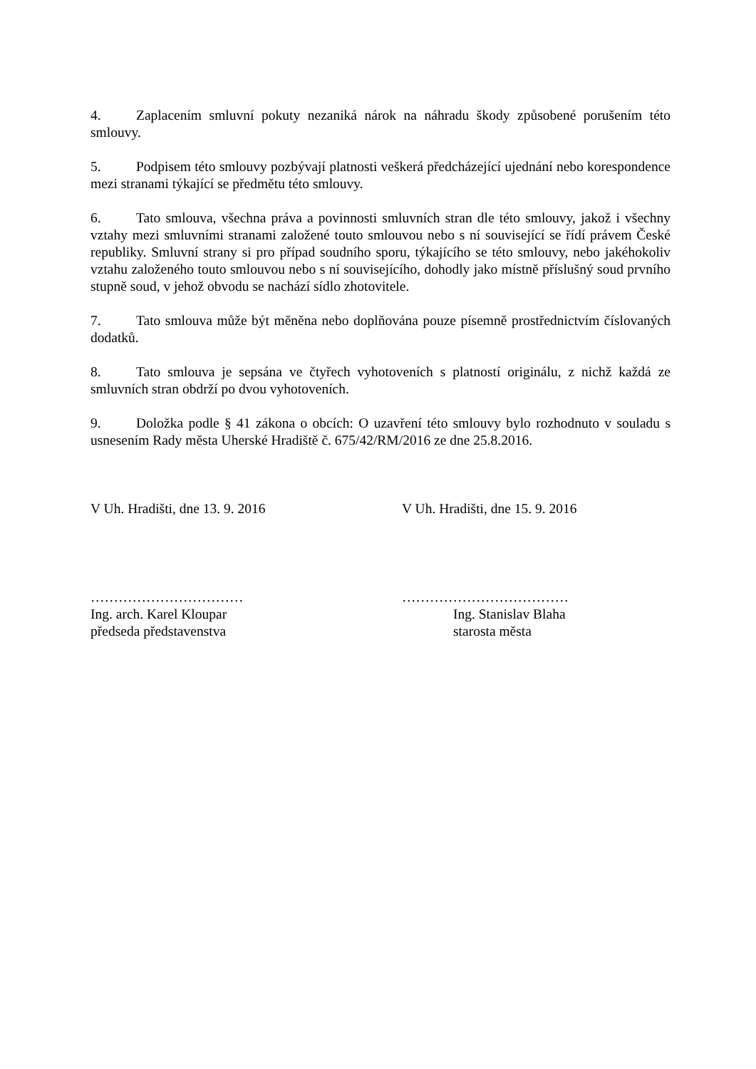4. Zaplacením smluvní pokuty nezaniká nárok na náhradu škody způsobené porušením této smlouvy.
5. Podpisem této smlouvy pozbývají platnosti veškerá předcházející ujednání nebo korespondence mezi stranami týkající se předmětu této smlouvy.
6. Tato smlouva, všechna práva a povinnosti smluvních stran dle této smlouvy, jakož i všechny vztahy mezi smluvními stranami založené touto smlouvou nebo s ní související se řídí právem České republiky. Smluvní strany si pro případ soudního sporu, týkajícího se této smlouvy, nebo jakéhokoliv vztahu založeného touto smlouvou nebo s ní souvisejícího, dohodly jako místně příslušný soud prvního stupně soud, v jehož obvodu se nachází sídlo zhotovitele.
7. Tato smlouva může být měněna nebo doplňována pouze písemně prostřednictvím číslovaných dodatků.
8. Tato smlouva je sepsána ve čtyřech vyhotoveních s platností originálu, z nichž každá ze smluvních stran obdrží po dvou vyhotoveních.
9. Doložka podle § 41 zákona o obcích: O uzavření této smlouvy bylo rozhodnuto v souladu s usnesením Rady města Uherské Hradiště č. 675/42/RM/2016 ze dne 25.8.2016.
V Uh. Hradišti, dne 13. 9. 2016 V Uh. Hradišti, dne 15. 9. 2016
……………………………
Ing. arch. Karel Kloupar
předseda představenstva
………………………………
Ing. Stanislav Blaha
starosta města